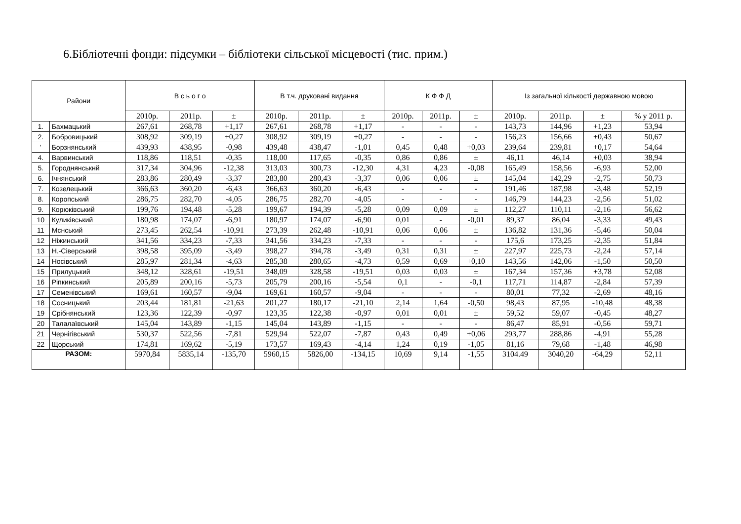6.Бібліотечні фонди: підсумки – бібліотеки сільської місцевості (тис. прим.)
| Райони | | В с ь о г о | | | В т.ч. друковані видання | | | К Ф Ф Д | | | Із загальної кількості державною мовою | | | |
| --- | --- | --- | --- | --- | --- | --- | --- | --- | --- | --- | --- | --- | --- | --- |
| | | 2010р. | 2011р. | ± | 2010р. | 2011р. | ± | 2010р. | 2011р. | ± | 2010р. | 2011р. | ± | % у 2011 р. |
| 1. | Бахмацький | 267,61 | 268,78 | +1,17 | 267,61 | 268,78 | +1,17 | - | - | - | 143,73 | 144,96 | +1,23 | 53,94 |
| 2. | Бобровицький | 308,92 | 309,19 | +0,27 | 308,92 | 309,19 | +0,27 | - | - | - | 156,23 | 156,66 | +0,43 | 50,67 |
| ' | Борзнянський | 439,93 | 438,95 | -0,98 | 439,48 | 438,47 | -1,01 | 0,45 | 0,48 | +0,03 | 239,64 | 239,81 | +0,17 | 54,64 |
| 4. | Варвинський | 118,86 | 118,51 | -0,35 | 118,00 | 117,65 | -0,35 | 0,86 | 0,86 | ± | 46,11 | 46,14 | +0,03 | 38,94 |
| 5. | Городнянськнй | 317,34 | 304,96 | -12,38 | 313,03 | 300,73 | -12,30 | 4,31 | 4,23 | -0,08 | 165,49 | 158,56 | -6,93 | 52,00 |
| 6. | Ічнянський | 283,86 | 280,49 | -3,37 | 283,80 | 280,43 | -3,37 | 0,06 | 0,06 | ± | 145,04 | 142,29 | -2,75 | 50,73 |
| 7. | Козелецький | 366,63 | 360,20 | -6,43 | 366,63 | 360,20 | -6,43 | - | - | - | 191,46 | 187,98 | -3,48 | 52,19 |
| 8. | Коропський | 286,75 | 282,70 | -4,05 | 286,75 | 282,70 | -4,05 | - | - | - | 146,79 | 144,23 | -2,56 | 51,02 |
| 9. | Корюківський | 199,76 | 194,48 | -5,28 | 199,67 | 194,39 | -5,28 | 0,09 | 0,09 | ± | 112,27 | 110,11 | -2,16 | 56,62 |
| 10 | Куликівський | 180,98 | 174,07 | -6,91 | 180,97 | 174,07 | -6,90 | 0,01 | - | -0,01 | 89,37 | 86,04 | -3,33 | 49,43 |
| 11 | Мснський | 273,45 | 262,54 | -10,91 | 273,39 | 262,48 | -10,91 | 0,06 | 0,06 | ± | 136,82 | 131,36 | -5,46 | 50,04 |
| 12 | Ніжинський | 341,56 | 334,23 | -7,33 | 341,56 | 334,23 | -7,33 | - | - | - | 175,6 | 173,25 | -2,35 | 51,84 |
| 13 | Н.-Сіверський | 398,58 | 395,09 | -3,49 | 398,27 | 394,78 | -3,49 | 0,31 | 0,31 | ± | 227,97 | 225,73 | -2,24 | 57,14 |
| 14 | Носівський | 285,97 | 281,34 | -4,63 | 285,38 | 280,65 | -4,73 | 0,59 | 0,69 | +0,10 | 143,56 | 142,06 | -1,50 | 50,50 |
| 15 | Прилуцький | 348,12 | 328,61 | -19,51 | 348,09 | 328,58 | -19,51 | 0,03 | 0,03 | ± | 167,34 | 157,36 | +3,78 | 52,08 |
| 16 | Ріпкинський | 205,89 | 200,16 | -5,73 | 205,79 | 200,16 | -5,54 | 0,1 | - | -0,1 | 117,71 | 114,87 | -2,84 | 57,39 |
| 17 | Семенівський | 169,61 | 160,57 | -9,04 | 169,61 | 160,57 | -9,04 | - | - | - | 80,01 | 77,32 | -2,69 | 48,16 |
| 18 | Сосницький | 203,44 | 181,81 | -21,63 | 201,27 | 180,17 | -21,10 | 2,14 | 1,64 | -0,50 | 98,43 | 87,95 | -10,48 | 48,38 |
| 19 | Срібнянський | 123,36 | 122,39 | -0,97 | 123,35 | 122,38 | -0,97 | 0,01 | 0,01 | ± | 59,52 | 59,07 | -0,45 | 48,27 |
| 20 | Талалаївський | 145,04 | 143,89 | -1,15 | 145,04 | 143,89 | -1,15 | - | - | - | 86,47 | 85,91 | -0,56 | 59,71 |
| 21 | Чернігівський | 530,37 | 522,56 | -7,81 | 529,94 | 522,07 | -7,87 | 0,43 | 0,49 | +0,06 | 293,77 | 288,86 | -4,91 | 55,28 |
| 22 | Щорський | 174,81 | 169,62 | -5,19 | 173,57 | 169,43 | -4,14 | 1,24 | 0,19 | -1,05 | 81,16 | 79,68 | -1,48 | 46,98 |
| РАЗОМ: | | 5970,84 | 5835,14 | -135,70 | 5960,15 | 5826,00 | -134,15 | 10,69 | 9,14 | -1,55 | 3104.49 | 3040,20 | -64,29 | 52,11 |